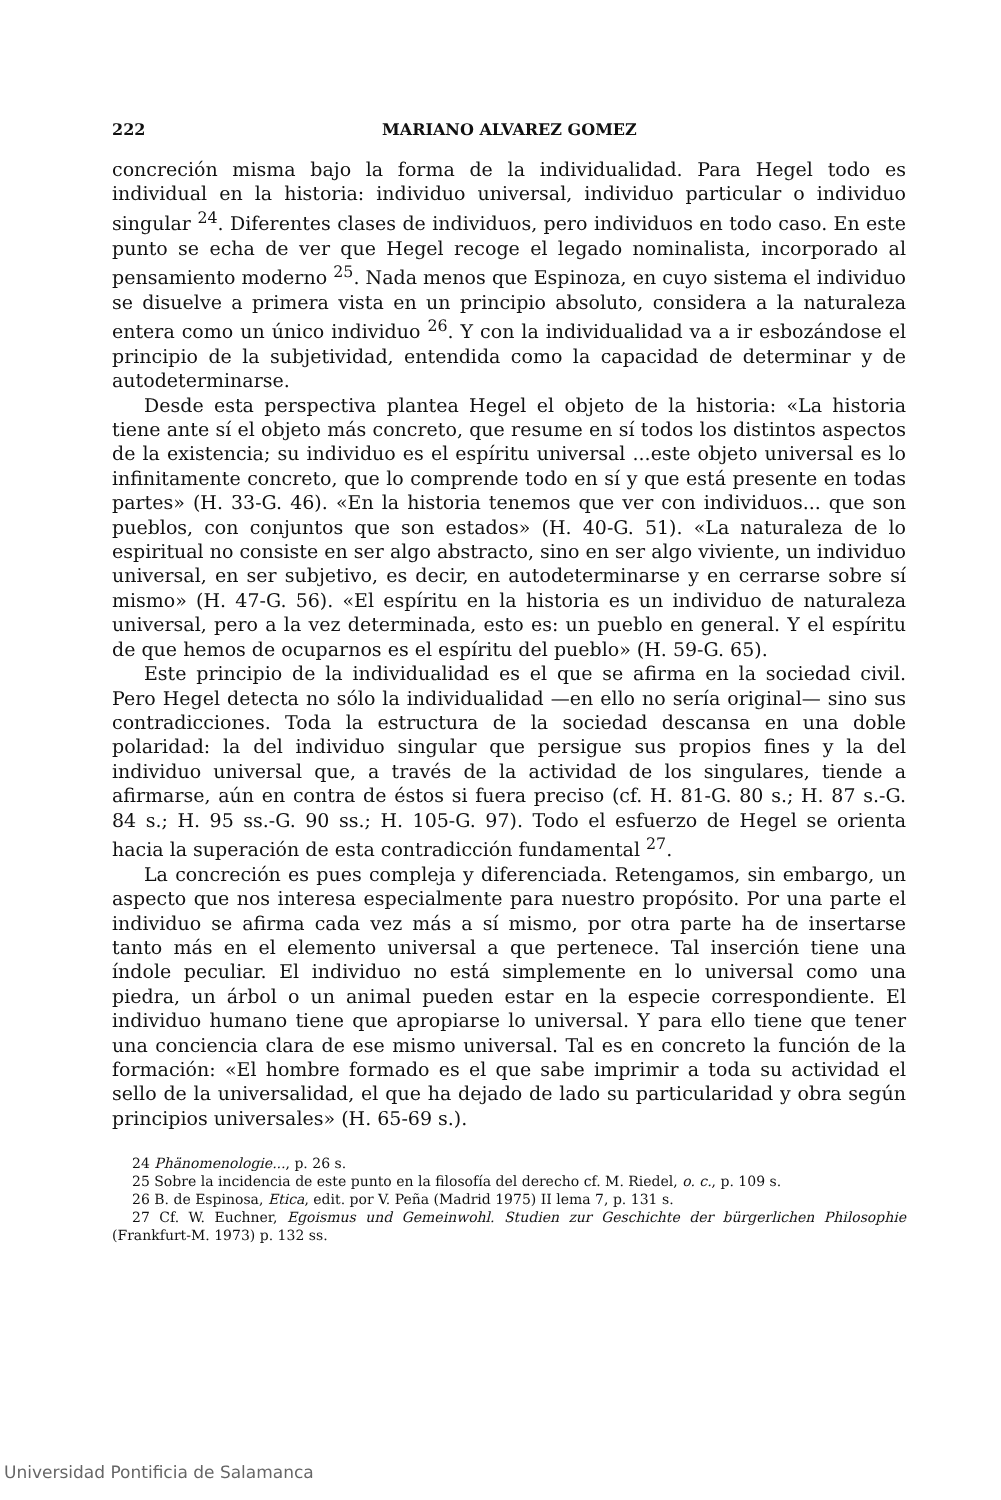222 MARIANO ALVAREZ GOMEZ
concreción misma bajo la forma de la individualidad. Para Hegel todo es individual en la historia: individuo universal, individuo particular o individuo singular <sup>24</sup>. Diferentes clases de individuos, pero individuos en todo caso. En este punto se echa de ver que Hegel recoge el legado nominalista, incorporado al pensamiento moderno <sup>25</sup>. Nada menos que Espinoza, en cuyo sistema el individuo se disuelve a primera vista en un principio absoluto, considera a la naturaleza entera como un único individuo <sup>26</sup>. Y con la individualidad va a ir esbozándose el principio de la subjetividad, entendida como la capacidad de determinar y de autodeterminarse.
Desde esta perspectiva plantea Hegel el objeto de la historia: «La historia tiene ante sí el objeto más concreto, que resume en sí todos los distintos aspectos de la existencia; su individuo es el espíritu universal ...este objeto universal es lo infinitamente concreto, que lo comprende todo en sí y que está presente en todas partes» (H. 33-G. 46). «En la historia tenemos que ver con individuos... que son pueblos, con conjuntos que son estados» (H. 40-G. 51). «La naturaleza de lo espiritual no consiste en ser algo abstracto, sino en ser algo viviente, un individuo universal, en ser subjetivo, es decir, en autodeterminarse y en cerrarse sobre sí mismo» (H. 47-G. 56). «El espíritu en la historia es un individuo de naturaleza universal, pero a la vez determinada, esto es: un pueblo en general. Y el espíritu de que hemos de ocuparnos es el espíritu del pueblo» (H. 59-G. 65).
Este principio de la individualidad es el que se afirma en la sociedad civil. Pero Hegel detecta no sólo la individualidad —en ello no sería original— sino sus contradicciones. Toda la estructura de la sociedad descansa en una doble polaridad: la del individuo singular que persigue sus propios fines y la del individuo universal que, a través de la actividad de los singulares, tiende a afirmarse, aún en contra de éstos si fuera preciso (cf. H. 81-G. 80 s.; H. 87 s.-G. 84 s.; H. 95 ss.-G. 90 ss.; H. 105-G. 97). Todo el esfuerzo de Hegel se orienta hacia la superación de esta contradicción fundamental <sup>27</sup>.
La concreción es pues compleja y diferenciada. Retengamos, sin embargo, un aspecto que nos interesa especialmente para nuestro propósito. Por una parte el individuo se afirma cada vez más a sí mismo, por otra parte ha de insertarse tanto más en el elemento universal a que pertenece. Tal inserción tiene una índole peculiar. El individuo no está simplemente en lo universal como una piedra, un árbol o un animal pueden estar en la especie correspondiente. El individuo humano tiene que apropiarse lo universal. Y para ello tiene que tener una conciencia clara de ese mismo universal. Tal es en concreto la función de la formación: «El hombre formado es el que sabe imprimir a toda su actividad el sello de la universalidad, el que ha dejado de lado su particularidad y obra según principios universales» (H. 65-69 s.).
24 Phänomenologie..., p. 26 s.
25 Sobre la incidencia de este punto en la filosofía del derecho cf. M. Riedel, o. c., p. 109 s.
26 B. de Espinosa, Etica, edit. por V. Peña (Madrid 1975) II lema 7, p. 131 s.
27 Cf. W. Euchner, Egoismus und Gemeinwohl. Studien zur Geschichte der bürgerlichen Philosophie (Frankfurt-M. 1973) p. 132 ss.
Universidad Pontificia de Salamanca